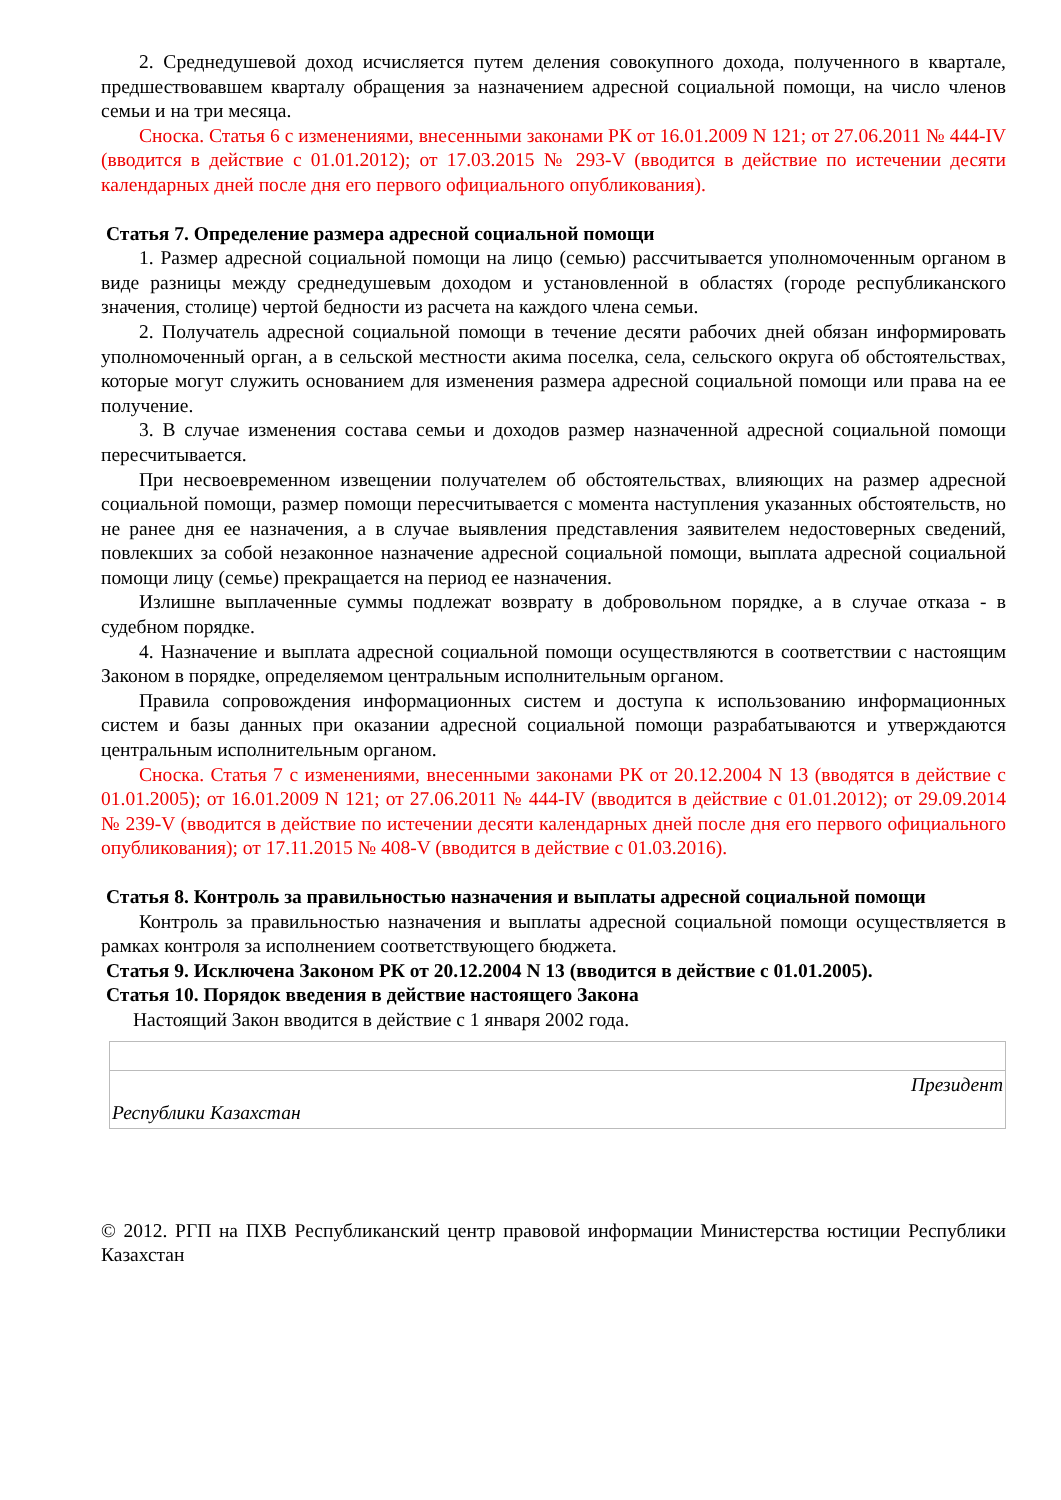2. Среднедушевой доход исчисляется путем деления совокупного дохода, полученного в квартале, предшествовавшем кварталу обращения за назначением адресной социальной помощи, на число членов семьи и на три месяца.
Сноска. Статья 6 с изменениями, внесенными законами РК от 16.01.2009 N 121; от 27.06.2011 № 444-IV (вводится в действие с 01.01.2012); от 17.03.2015 № 293-V (вводится в действие по истечении десяти календарных дней после дня его первого официального опубликования).
Статья 7. Определение размера адресной социальной помощи
1. Размер адресной социальной помощи на лицо (семью) рассчитывается уполномоченным органом в виде разницы между среднедушевым доходом и установленной в областях (городе республиканского значения, столице) чертой бедности из расчета на каждого члена семьи.
2. Получатель адресной социальной помощи в течение десяти рабочих дней обязан информировать уполномоченный орган, а в сельской местности акима поселка, села, сельского округа об обстоятельствах, которые могут служить основанием для изменения размера адресной социальной помощи или права на ее получение.
3. В случае изменения состава семьи и доходов размер назначенной адресной социальной помощи пересчитывается.
При несвоевременном извещении получателем об обстоятельствах, влияющих на размер адресной социальной помощи, размер помощи пересчитывается с момента наступления указанных обстоятельств, но не ранее дня ее назначения, а в случае выявления представления заявителем недостоверных сведений, повлекших за собой незаконное назначение адресной социальной помощи, выплата адресной социальной помощи лицу (семье) прекращается на период ее назначения.
Излишне выплаченные суммы подлежат возврату в добровольном порядке, а в случае отказа - в судебном порядке.
4. Назначение и выплата адресной социальной помощи осуществляются в соответствии с настоящим Законом в порядке, определяемом центральным исполнительным органом.
Правила сопровождения информационных систем и доступа к использованию информационных систем и базы данных при оказании адресной социальной помощи разрабатываются и утверждаются центральным исполнительным органом.
Сноска. Статья 7 с изменениями, внесенными законами РК от 20.12.2004 N 13 (вводятся в действие с 01.01.2005); от 16.01.2009 N 121; от 27.06.2011 № 444-IV (вводится в действие с 01.01.2012); от 29.09.2014 № 239-V (вводится в действие по истечении десяти календарных дней после дня его первого официального опубликования); от 17.11.2015 № 408-V (вводится в действие с 01.03.2016).
Статья 8. Контроль за правильностью назначения и выплаты адресной социальной помощи
Контроль за правильностью назначения и выплаты адресной социальной помощи осуществляется в рамках контроля за исполнением соответствующего бюджета.
Статья 9. Исключена Законом РК от 20.12.2004 N 13 (вводится в действие с 01.01.2005).
Статья 10. Порядок введения в действие настоящего Закона
Настоящий Закон вводится в действие с 1 января 2002 года.
Президент
Республики Казахстан
© 2012. РГП на ПХВ Республиканский центр правовой информации Министерства юстиции Республики Казахстан